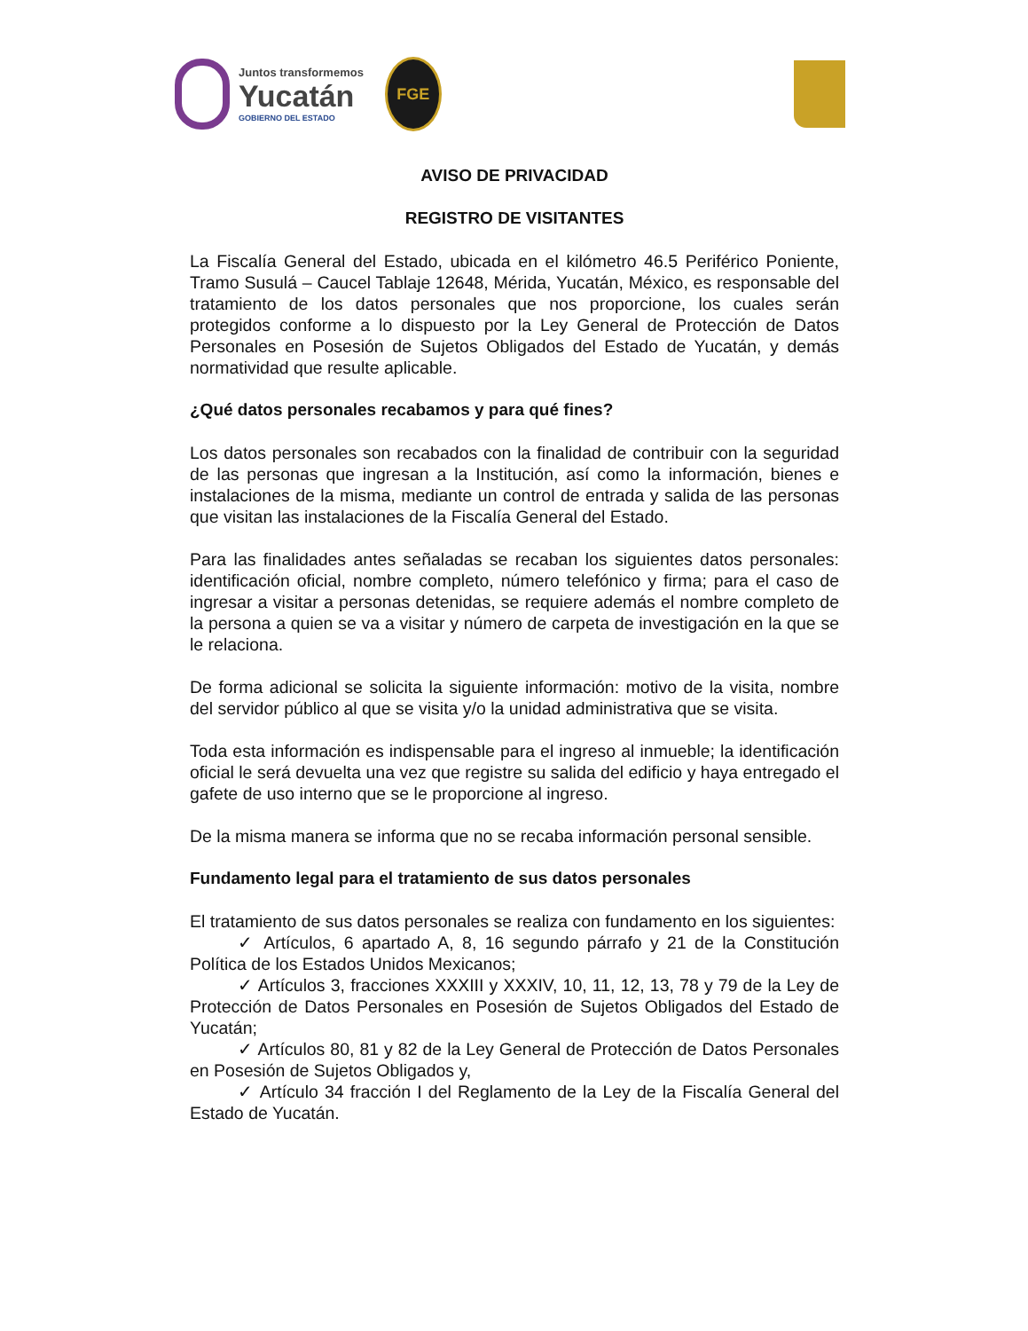Juntos transformemos
Yucatán
GOBIERNO DEL ESTADO
FGE
AVISO DE PRIVACIDAD
REGISTRO DE VISITANTES
La Fiscalía General del Estado, ubicada en el kilómetro 46.5 Periférico Poniente, Tramo Susulá – Caucel Tablaje 12648, Mérida, Yucatán, México, es responsable del tratamiento de los datos personales que nos proporcione, los cuales serán protegidos conforme a lo dispuesto por la Ley General de Protección de Datos Personales en Posesión de Sujetos Obligados del Estado de Yucatán, y demás normatividad que resulte aplicable.
¿Qué datos personales recabamos y para qué fines?
Los datos personales son recabados con la finalidad de contribuir con la seguridad de las personas que ingresan a la Institución, así como la información, bienes e instalaciones de la misma, mediante un control de entrada y salida de las personas que visitan las instalaciones de la Fiscalía General del Estado.
Para las finalidades antes señaladas se recaban los siguientes datos personales: identificación oficial, nombre completo, número telefónico y firma; para el caso de ingresar a visitar a personas detenidas, se requiere además el nombre completo de la persona a quien se va a visitar y número de carpeta de investigación en la que se le relaciona.
De forma adicional se solicita la siguiente información: motivo de la visita, nombre del servidor público al que se visita y/o la unidad administrativa que se visita.
Toda esta información es indispensable para el ingreso al inmueble; la identificación oficial le será devuelta una vez que registre su salida del edificio y haya entregado el gafete de uso interno que se le proporcione al ingreso.
De la misma manera se informa que no se recaba información personal sensible.
Fundamento legal para el tratamiento de sus datos personales
El tratamiento de sus datos personales se realiza con fundamento en los siguientes:
✓ Artículos, 6 apartado A, 8, 16 segundo párrafo y 21 de la Constitución Política de los Estados Unidos Mexicanos;
✓ Artículos 3, fracciones XXXIII y XXXIV, 10, 11, 12, 13, 78 y 79 de la Ley de Protección de Datos Personales en Posesión de Sujetos Obligados del Estado de Yucatán;
✓ Artículos 80, 81 y 82 de la Ley General de Protección de Datos Personales en Posesión de Sujetos Obligados y,
✓ Artículo 34 fracción I del Reglamento de la Ley de la Fiscalía General del Estado de Yucatán.